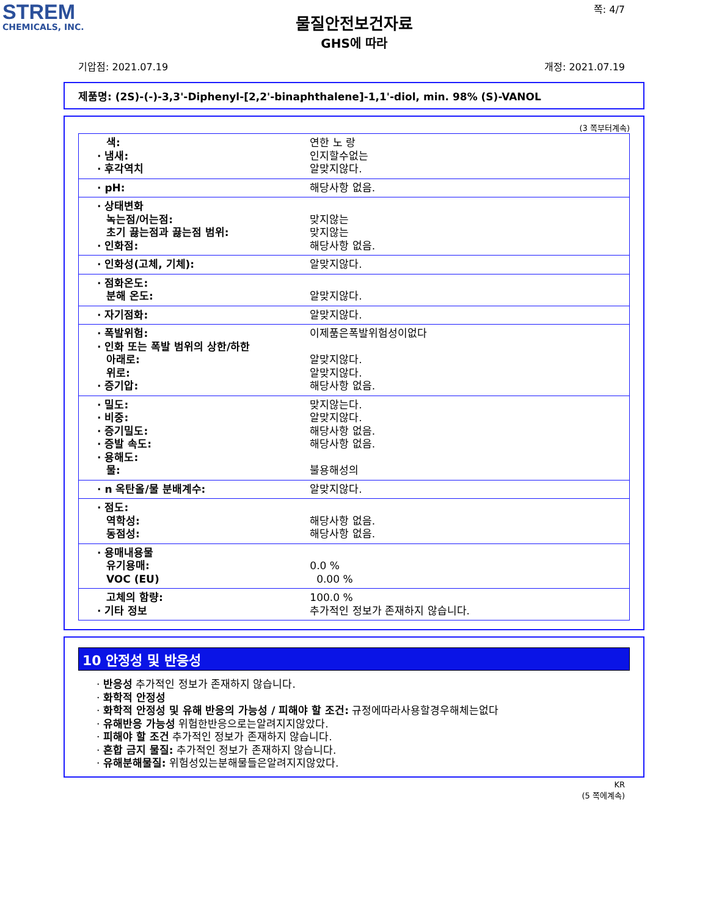STREM
CHEMICALS, INC.
쪽: 4/7
물질안전보건자료
GHS에 따라
기압점: 2021.07.19 개정: 2021.07.19
제품명: (2S)-(-)-3,3'-Diphenyl-[2,2'-binaphthalene]-1,1'-diol, min. 98% (S)-VANOL
(3 쪽부터계속)
| 색: · 냄새: · 후각역치 | 연한 노 랑 인지할수없는 알맞지않다. |
| · pH: | 해당사항 없음. |
| · 상태변화 녹는점/어는점: 초기 끓는점과 끓는점 범위: · 인화점: | 맞지않는 맞지않는 해당사항 없음. |
| · 인화성(고체, 기체): | 알맞지않다. |
| · 점화온도: 분해 온도: | 알맞지않다. |
| · 자기점화: | 알맞지않다. |
| · 폭발위험: · 인화 또는 폭발 범위의 상한/하한 아래로: 위로: · 증기압: | 이제품은폭발위험성이없다 알맞지않다. 알맞지않다. 해당사항 없음. |
| · 밀도: · 비중: · 증기밀도: · 증발 속도: · 용해도: 물: | 맞지않는다. 알맞지않다. 해당사항 없음. 해당사항 없음. 불용해성의 |
| · n 옥탄올/물 분배계수: | 알맞지않다. |
| · 점도: 역학성: 동점성: | 해당사항 없음. 해당사항 없음. |
| · 용매내용물 유기용매: VOC (EU) | 0.0 % 0.00 % |
| 고체의 함량: · 기타 정보 | 100.0 % 추가적인 정보가 존재하지 않습니다. |
10 안정성 및 반응성
· 반응성 추가적인 정보가 존재하지 않습니다.
· 화학적 안정성
· 화학적 안정성 및 유해 반응의 가능성 / 피해야 할 조건: 규정에따라사용할경우해체는없다
· 유해반응 가능성 위험한반응으로는알려지지않았다.
· 피해야 할 조건 추가적인 정보가 존재하지 않습니다.
· 혼합 금지 물질: 추가적인 정보가 존재하지 않습니다.
· 유해분해물질: 위험성있는분해물들은알려지지않았다.
KR
(5 쪽에계속)